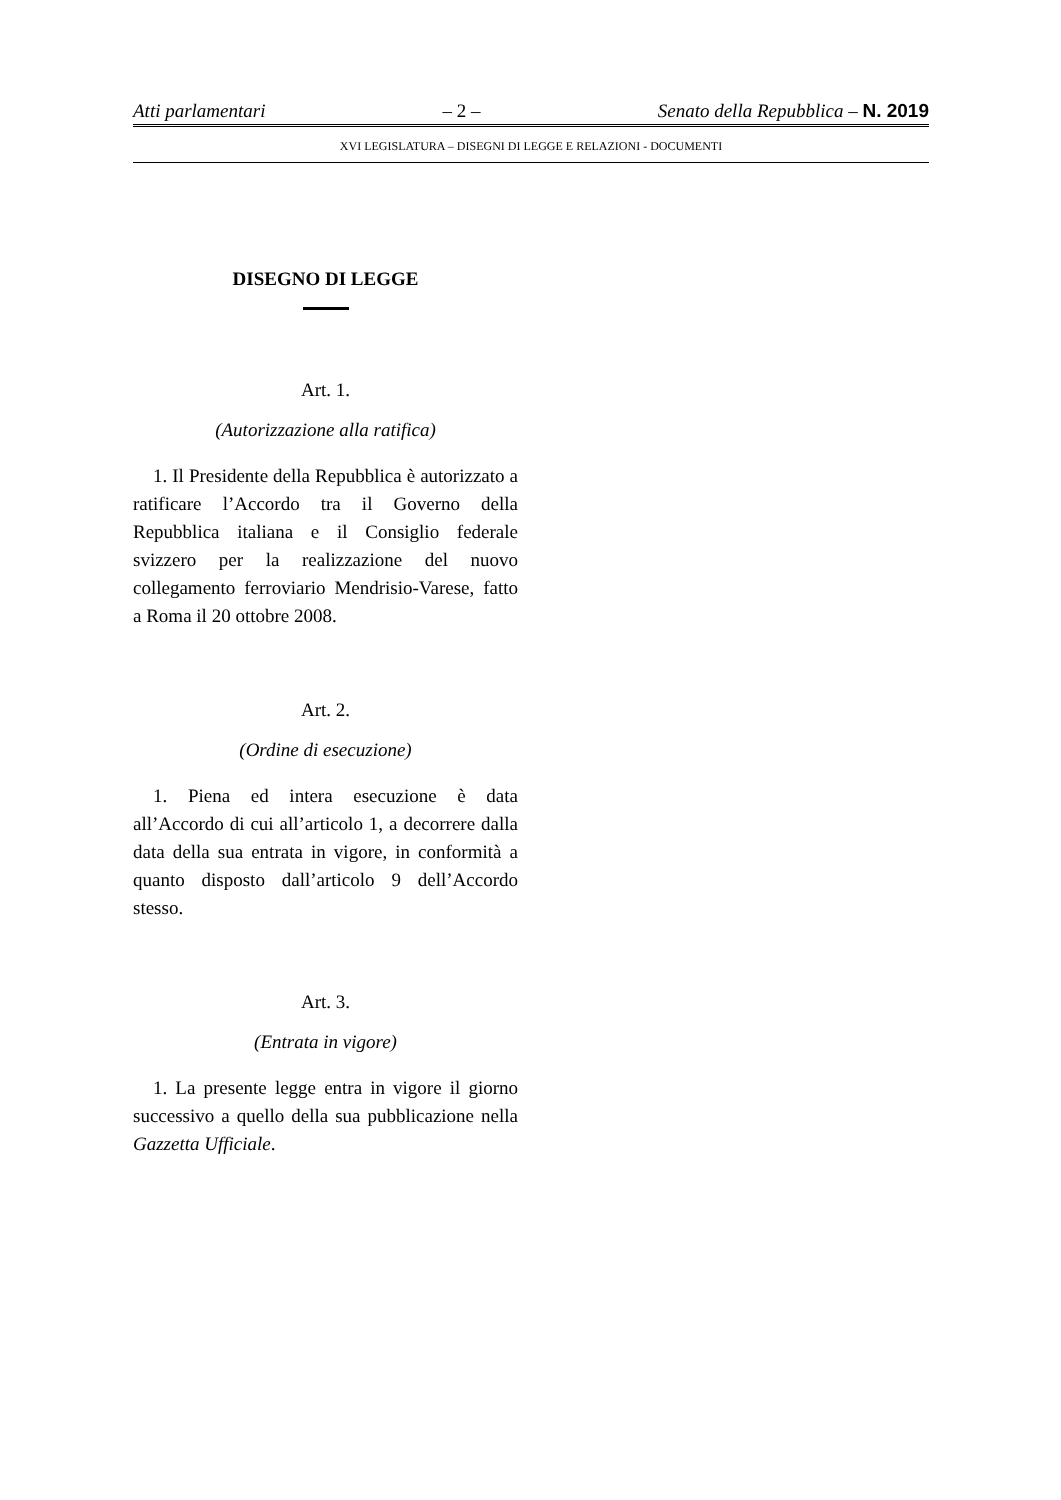Atti parlamentari – 2 – Senato della Repubblica – N. 2019
XVI LEGISLATURA – DISEGNI DI LEGGE E RELAZIONI - DOCUMENTI
DISEGNO DI LEGGE
Art. 1.
(Autorizzazione alla ratifica)
1. Il Presidente della Repubblica è autorizzato a ratificare l’Accordo tra il Governo della Repubblica italiana e il Consiglio federale svizzero per la realizzazione del nuovo collegamento ferroviario Mendrisio-Varese, fatto a Roma il 20 ottobre 2008.
Art. 2.
(Ordine di esecuzione)
1. Piena ed intera esecuzione è data all’Accordo di cui all’articolo 1, a decorrere dalla data della sua entrata in vigore, in conformità a quanto disposto dall’articolo 9 dell’Accordo stesso.
Art. 3.
(Entrata in vigore)
1. La presente legge entra in vigore il giorno successivo a quello della sua pubblicazione nella Gazzetta Ufficiale.